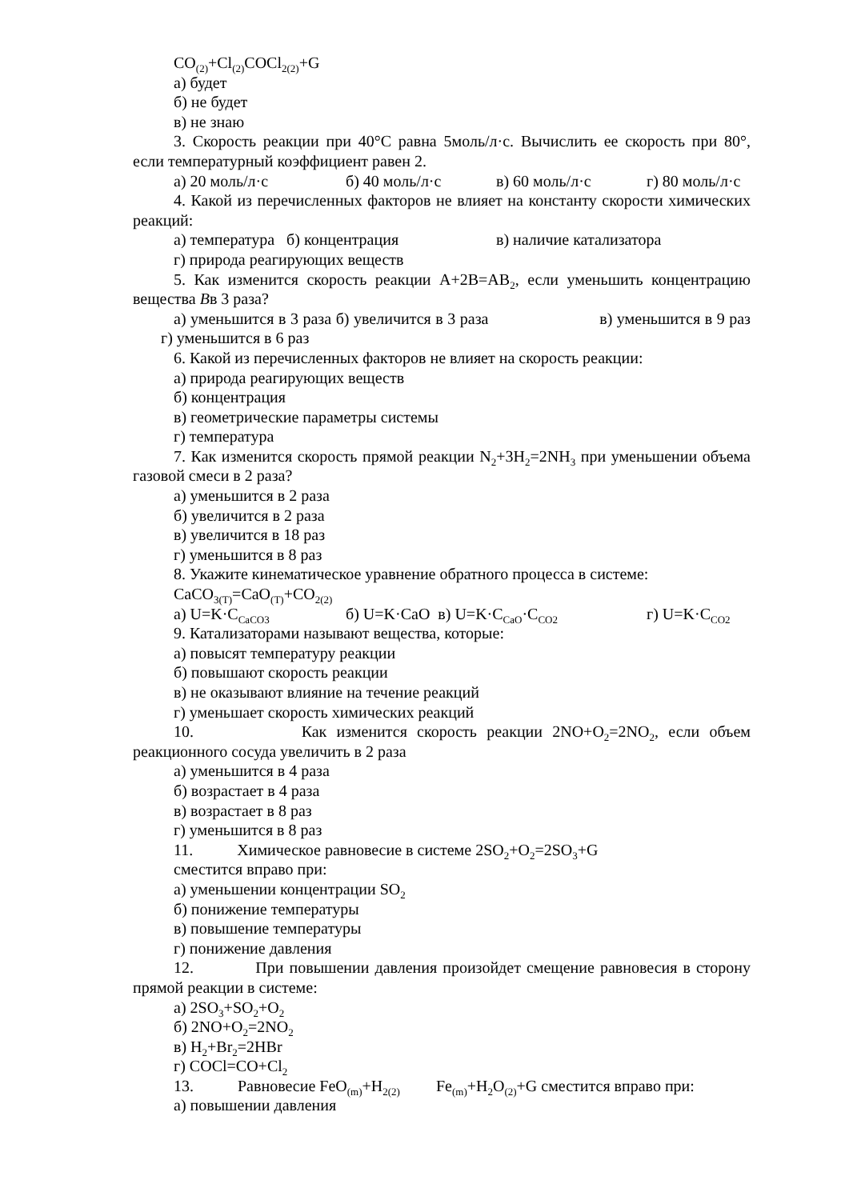CO<sub>(2)</sub>+Cl<sub>(2)</sub>COCl<sub>2(2)</sub>+G
а) будет
б) не будет
в) не знаю
3. Скорость реакции при 40°С равна 5моль/л·с. Вычислить ее скорость при 80°, если температурный коэффициент равен 2.
а) 20 моль/л·с б) 40 моль/л·с в) 60 моль/л·с г) 80 моль/л·с
4. Какой из перечисленных факторов не влияет на константу скорости химических реакций:
а) температура б) концентрация в) наличие катализатора
г) природа реагирующих веществ
5. Как изменится скорость реакции А+2В=АВ<sub>2</sub>, если уменьшить концентрацию вещества Вв 3 раза?
а) уменьшится в 3 раза б) увеличится в 3 раза в) уменьшится в 9 раз г) уменьшится в 6 раз
6. Какой из перечисленных факторов не влияет на скорость реакции:
а) природа реагирующих веществ
б) концентрация
в) геометрические параметры системы
г) температура
7. Как изменится скорость прямой реакции N<sub>2</sub>+3H<sub>2</sub>=2NH<sub>3</sub> при уменьшении объема газовой смеси в 2 раза?
а) уменьшится в 2 раза
б) увеличится в 2 раза
в) увеличится в 18 раз
г) уменьшится в 8 раз
8. Укажите кинематическое уравнение обратного процесса в системе:
CaCO<sub>3(T)</sub>=CaO<sub>(T)</sub>+CO<sub>2(2)</sub>
а) U=K·C<sub>CaCO3</sub> б) U=K·CaO в) U=K·C<sub>CaO</sub>·C<sub>CO2</sub> г) U=K·C<sub>CO2</sub>
9. Катализаторами называют вещества, которые:
а) повысят температуру реакции
б) повышают скорость реакции
в) не оказывают влияние на течение реакций
г) уменьшает скорость химических реакций
10. Как изменится скорость реакции 2NO+O<sub>2</sub>=2NO<sub>2</sub>, если объем реакционного сосуда увеличить в 2 раза
а) уменьшится в 4 раза
б) возрастает в 4 раза
в) возрастает в 8 раз
г) уменьшится в 8 раз
11. Химическое равновесие в системе 2SO<sub>2</sub>+O<sub>2</sub>=2SO<sub>3</sub>+G
сместится вправо при:
а) уменьшении концентрации SO<sub>2</sub>
б) понижение температуры
в) повышение температуры
г) понижение давления
12. При повышении давления произойдет смещение равновесия в сторону прямой реакции в системе:
а) 2SO<sub>3</sub>+SO<sub>2</sub>+O<sub>2</sub>
б) 2NO+O<sub>2</sub>=2NO<sub>2</sub>
в) H<sub>2</sub>+Br<sub>2</sub>=2HBr
г) COCl=CO+Cl<sub>2</sub>
13. Равновесие FeO<sub>(m)</sub>+H<sub>2(2)</sub> Fe<sub>(m)</sub>+H<sub>2</sub>O<sub>(2)</sub>+G сместится вправо при:
а) повышении давления